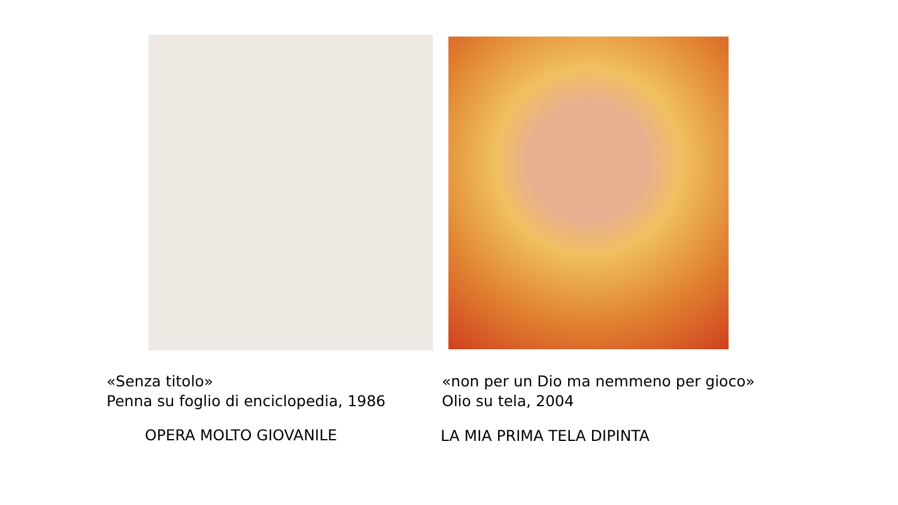«Senza titolo»
Penna su foglio di enciclopedia, 1986
OPERA MOLTO GIOVANILE
«non per un Dio ma nemmeno per gioco»
Olio su tela, 2004
LA MIA PRIMA TELA DIPINTA